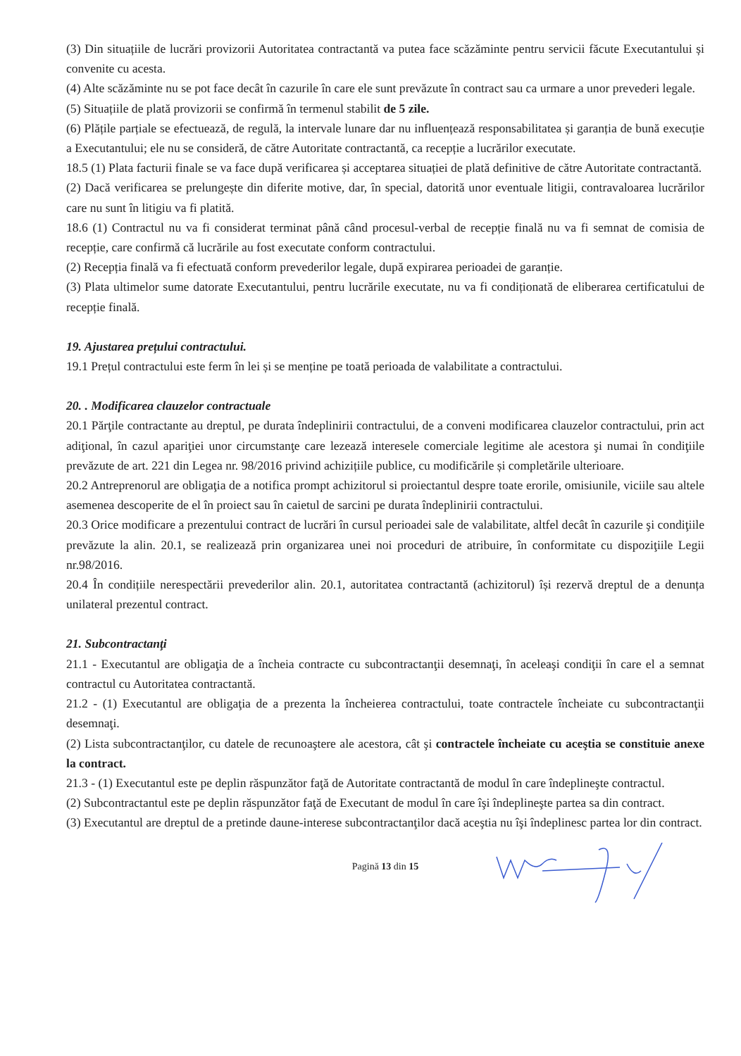(3) Din situațiile de lucrări provizorii Autoritatea contractantă va putea face scăzăminte pentru servicii făcute Executantului și convenite cu acesta.
(4) Alte scăzăminte nu se pot face decât în cazurile în care ele sunt prevăzute în contract sau ca urmare a unor prevederi legale.
(5) Situațiile de plată provizorii se confirmă în termenul stabilit de 5 zile.
(6) Plățile parțiale se efectuează, de regulă, la intervale lunare dar nu influențează responsabilitatea și garanția de bună execuție a Executantului; ele nu se consideră, de către Autoritate contractantă, ca recepție a lucrărilor executate.
18.5 (1) Plata facturii finale se va face după verificarea și acceptarea situației de plată definitive de către Autoritate contractantă.
(2) Dacă verificarea se prelungește din diferite motive, dar, în special, datorită unor eventuale litigii, contravaloarea lucrărilor care nu sunt în litigiu va fi platită.
18.6 (1) Contractul nu va fi considerat terminat până când procesul-verbal de recepție finală nu va fi semnat de comisia de recepție, care confirmă că lucrările au fost executate conform contractului.
(2) Recepția finală va fi efectuată conform prevederilor legale, după expirarea perioadei de garanție.
(3) Plata ultimelor sume datorate Executantului, pentru lucrările executate, nu va fi condiționată de eliberarea certificatului de recepție finală.
19. Ajustarea prețului contractului.
19.1 Prețul contractului este ferm în lei și se menține pe toată perioada de valabilitate a contractului.
20. . Modificarea clauzelor contractuale
20.1 Părţile contractante au dreptul, pe durata îndeplinirii contractului, de a conveni modificarea clauzelor contractului, prin act adiţional, în cazul apariţiei unor circumstanţe care lezează interesele comerciale legitime ale acestora şi numai în condiţiile prevăzute de art. 221 din Legea nr. 98/2016 privind achizițiile publice, cu modificările și completările ulterioare.
20.2 Antreprenorul are obligaţia de a notifica prompt achizitorul si proiectantul despre toate erorile, omisiunile, viciile sau altele asemenea descoperite de el în proiect sau în caietul de sarcini pe durata îndeplinirii contractului.
20.3 Orice modificare a prezentului contract de lucrări în cursul perioadei sale de valabilitate, altfel decât în cazurile şi condiţiile prevăzute la alin. 20.1, se realizează prin organizarea unei noi proceduri de atribuire, în conformitate cu dispoziţiile Legii nr.98/2016.
20.4 În condițiile nerespectării prevederilor alin. 20.1, autoritatea contractantă (achizitorul) își rezervă dreptul de a denunța unilateral prezentul contract.
21. Subcontractanţi
21.1 - Executantul are obligaţia de a încheia contracte cu subcontractanţii desemnaţi, în aceleaşi condiţii în care el a semnat contractul cu Autoritatea contractantă.
21.2 - (1) Executantul are obligaţia de a prezenta la încheierea contractului, toate contractele încheiate cu subcontractanţii desemnaţi.
(2) Lista subcontractanţilor, cu datele de recunoaştere ale acestora, cât şi contractele încheiate cu aceştia se constituie anexe la contract.
21.3 - (1) Executantul este pe deplin răspunzător faţă de Autoritate contractantă de modul în care îndeplineşte contractul.
(2) Subcontractantul este pe deplin răspunzător faţă de Executant de modul în care îşi îndeplineşte partea sa din contract.
(3) Executantul are dreptul de a pretinde daune-interese subcontractanţilor dacă aceştia nu îşi îndeplinesc partea lor din contract.
Pagină 13 din 15